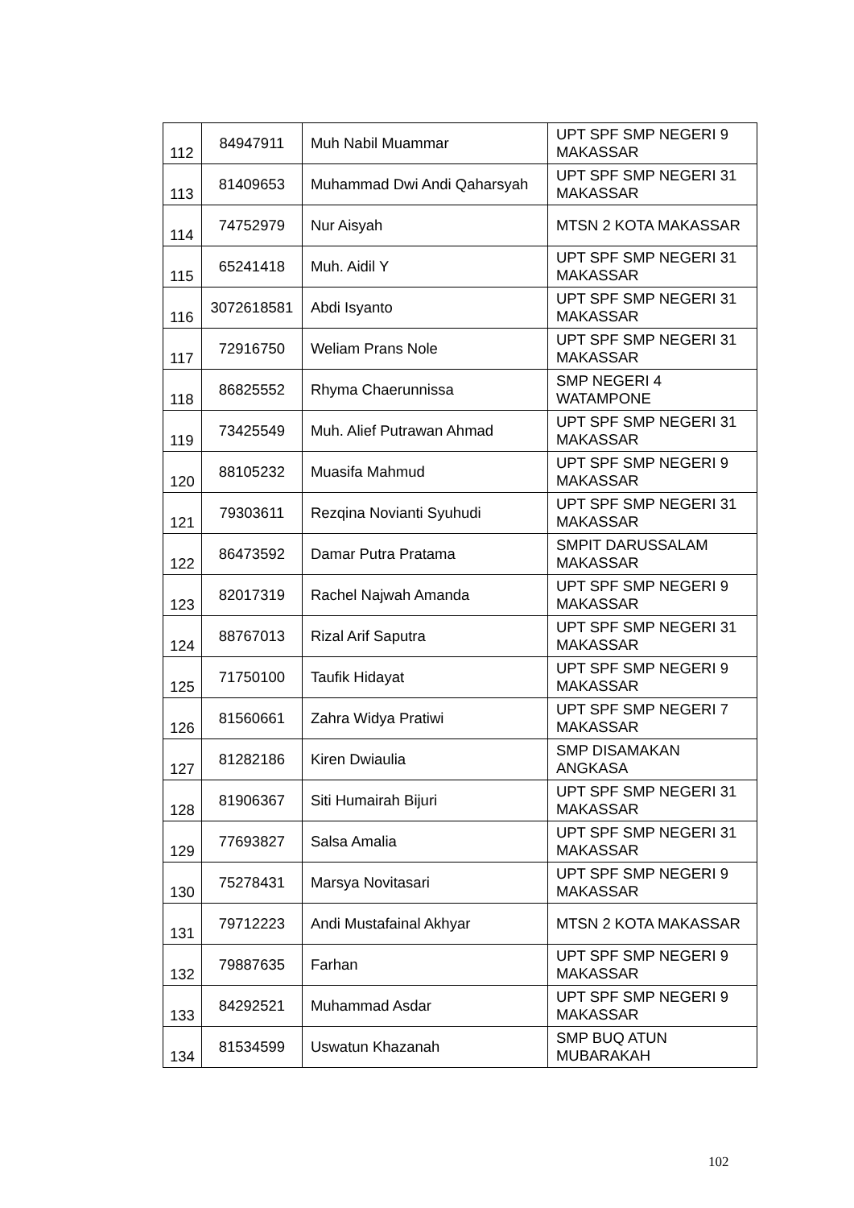| 112 | 84947911 | Muh Nabil Muammar | UPT SPF SMP NEGERI 9 MAKASSAR |
| 113 | 81409653 | Muhammad Dwi Andi Qaharsyah | UPT SPF SMP NEGERI 31 MAKASSAR |
| 114 | 74752979 | Nur Aisyah | MTSN 2 KOTA MAKASSAR |
| 115 | 65241418 | Muh. Aidil Y | UPT SPF SMP NEGERI 31 MAKASSAR |
| 116 | 3072618581 | Abdi Isyanto | UPT SPF SMP NEGERI 31 MAKASSAR |
| 117 | 72916750 | Weliam Prans Nole | UPT SPF SMP NEGERI 31 MAKASSAR |
| 118 | 86825552 | Rhyma Chaerunnissa | SMP NEGERI 4 WATAMPONE |
| 119 | 73425549 | Muh. Alief Putrawan Ahmad | UPT SPF SMP NEGERI 31 MAKASSAR |
| 120 | 88105232 | Muasifa Mahmud | UPT SPF SMP NEGERI 9 MAKASSAR |
| 121 | 79303611 | Rezqina Novianti Syuhudi | UPT SPF SMP NEGERI 31 MAKASSAR |
| 122 | 86473592 | Damar Putra Pratama | SMPIT DARUSSALAM MAKASSAR |
| 123 | 82017319 | Rachel Najwah Amanda | UPT SPF SMP NEGERI 9 MAKASSAR |
| 124 | 88767013 | Rizal Arif Saputra | UPT SPF SMP NEGERI 31 MAKASSAR |
| 125 | 71750100 | Taufik Hidayat | UPT SPF SMP NEGERI 9 MAKASSAR |
| 126 | 81560661 | Zahra Widya Pratiwi | UPT SPF SMP NEGERI 7 MAKASSAR |
| 127 | 81282186 | Kiren Dwiaulia | SMP DISAMAKAN ANGKASA |
| 128 | 81906367 | Siti Humairah Bijuri | UPT SPF SMP NEGERI 31 MAKASSAR |
| 129 | 77693827 | Salsa Amalia | UPT SPF SMP NEGERI 31 MAKASSAR |
| 130 | 75278431 | Marsya Novitasari | UPT SPF SMP NEGERI 9 MAKASSAR |
| 131 | 79712223 | Andi Mustafainal Akhyar | MTSN 2 KOTA MAKASSAR |
| 132 | 79887635 | Farhan | UPT SPF SMP NEGERI 9 MAKASSAR |
| 133 | 84292521 | Muhammad Asdar | UPT SPF SMP NEGERI 9 MAKASSAR |
| 134 | 81534599 | Uswatun Khazanah | SMP BUQ ATUN MUBARAKAH |
102